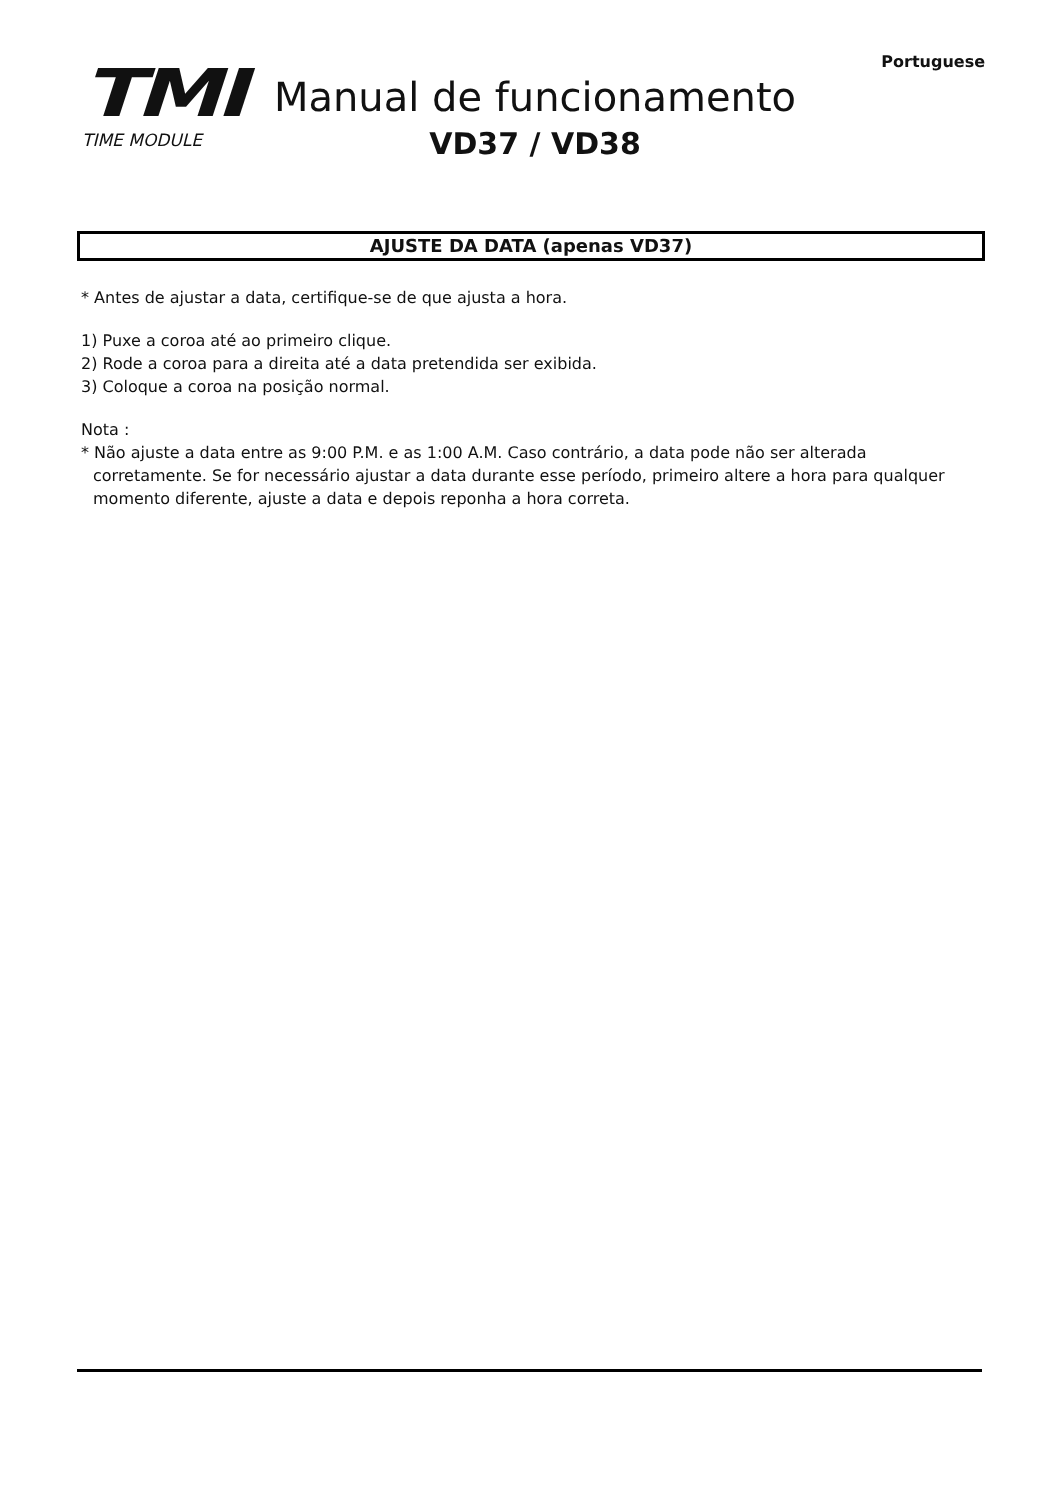Portuguese
TMI
TIME MODULE
Manual de funcionamento
VD37 / VD38
AJUSTE DA DATA (apenas VD37)
* Antes de ajustar a data, certifique-se de que ajusta a hora.
1) Puxe a coroa até ao primeiro clique.
2) Rode a coroa para a direita até a data pretendida ser exibida.
3) Coloque a coroa na posição normal.
Nota :
* Não ajuste a data entre as 9:00 P.M. e as 1:00 A.M. Caso contrário, a data pode não ser alterada corretamente. Se for necessário ajustar a data durante esse período, primeiro altere a hora para qualquer momento diferente, ajuste a data e depois reponha a hora correta.